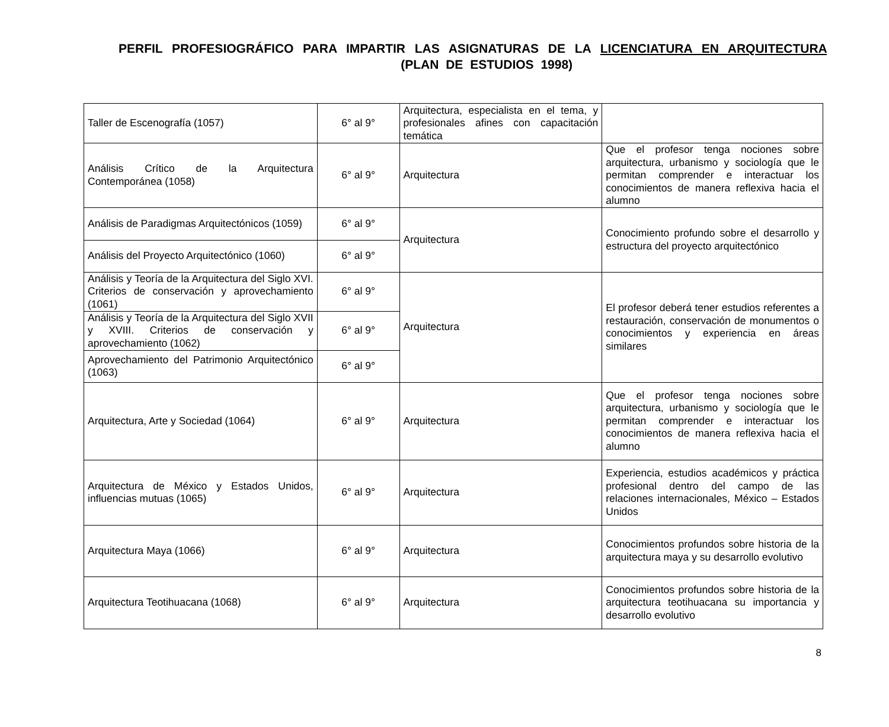PERFIL PROFESIOGRÁFICO PARA IMPARTIR LAS ASIGNATURAS DE LA LICENCIATURA EN ARQUITECTURA (PLAN DE ESTUDIOS 1998)
| Taller de Escenografía (1057) | 6° al 9° | Arquitectura, especialista en el tema, y profesionales afines con capacitación temática | |
| Análisis Crítico de la Arquitectura Contemporánea (1058) | 6° al 9° | Arquitectura | Que el profesor tenga nociones sobre arquitectura, urbanismo y sociología que le permitan comprender e interactuar los conocimientos de manera reflexiva hacia el alumno |
| Análisis de Paradigmas Arquitectónicos (1059) | 6° al 9° | Arquitectura | Conocimiento profundo sobre el desarrollo y estructura del proyecto arquitectónico |
| Análisis del Proyecto Arquitectónico (1060) | 6° al 9° | | |
| Análisis y Teoría de la Arquitectura del Siglo XVI. Criterios de conservación y aprovechamiento (1061) | 6° al 9° | Arquitectura | El profesor deberá tener estudios referentes a restauración, conservación de monumentos o conocimientos y experiencia en áreas similares |
| Análisis y Teoría de la Arquitectura del Siglo XVII y XVIII. Criterios de conservación y aprovechamiento (1062) | 6° al 9° | | |
| Aprovechamiento del Patrimonio Arquitectónico (1063) | 6° al 9° | | |
| Arquitectura, Arte y Sociedad (1064) | 6° al 9° | Arquitectura | Que el profesor tenga nociones sobre arquitectura, urbanismo y sociología que le permitan comprender e interactuar los conocimientos de manera reflexiva hacia el alumno |
| Arquitectura de México y Estados Unidos, influencias mutuas (1065) | 6° al 9° | Arquitectura | Experiencia, estudios académicos y práctica profesional dentro del campo de las relaciones internacionales, México – Estados Unidos |
| Arquitectura Maya (1066) | 6° al 9° | Arquitectura | Conocimientos profundos sobre historia de la arquitectura maya y su desarrollo evolutivo |
| Arquitectura Teotihuacana (1068) | 6° al 9° | Arquitectura | Conocimientos profundos sobre historia de la arquitectura teotihuacana su importancia y desarrollo evolutivo |
8